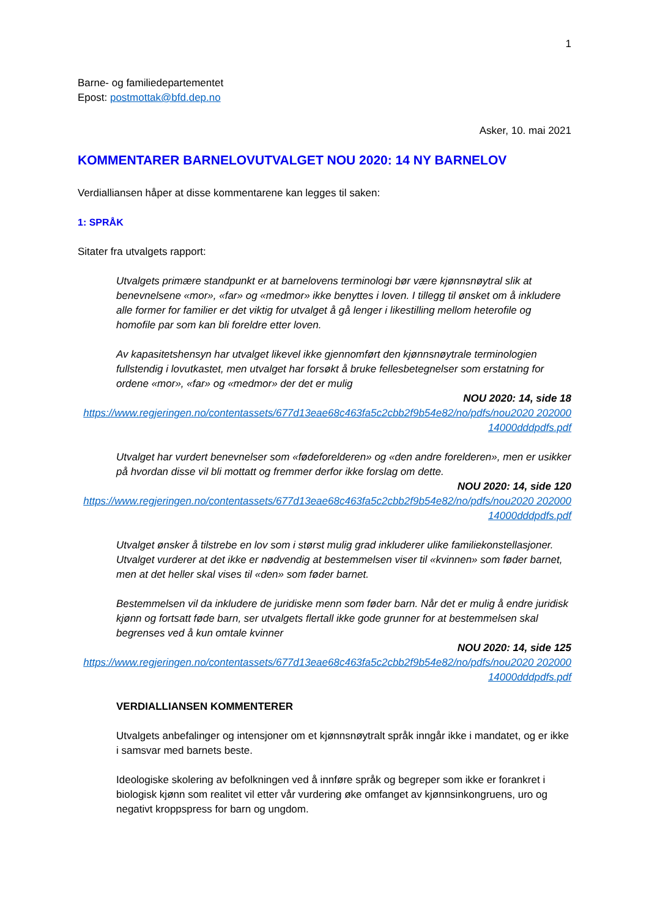1
Barne- og familiedepartementet
Epost: postmottak@bfd.dep.no
Asker, 10. mai 2021
KOMMENTARER BARNELOVUTVALGET NOU 2020: 14 NY BARNELOV
Verdialliansen håper at disse kommentarene kan legges til saken:
1: SPRÅK
Sitater fra utvalgets rapport:
Utvalgets primære standpunkt er at barnelovens terminologi bør være kjønnsnøytral slik at benevnelsene «mor», «far» og «medmor» ikke benyttes i loven. I tillegg til ønsket om å inkludere alle former for familier er det viktig for utvalget å gå lenger i likestilling mellom heterofile og homofile par som kan bli foreldre etter loven.
Av kapasitetshensyn har utvalget likevel ikke gjennomført den kjønnsnøytrale terminologien fullstendig i lovutkastet, men utvalget har forsøkt å bruke fellesbetegnelser som erstatning for ordene «mor», «far» og «medmor» der det er mulig
NOU 2020: 14, side 18
https://www.regjeringen.no/contentassets/677d13eae68c463fa5c2cbb2f9b54e82/no/pdfs/nou2020 20200014000dddpdfs.pdf
Utvalget har vurdert benevnelser som «fødeforelderen» og «den andre forelderen», men er usikker på hvordan disse vil bli mottatt og fremmer derfor ikke forslag om dette.
NOU 2020: 14, side 120
https://www.regjeringen.no/contentassets/677d13eae68c463fa5c2cbb2f9b54e82/no/pdfs/nou2020 20200014000dddpdfs.pdf
Utvalget ønsker å tilstrebe en lov som i størst mulig grad inkluderer ulike familiekonstellasjoner. Utvalget vurderer at det ikke er nødvendig at bestemmelsen viser til «kvinnen» som føder barnet, men at det heller skal vises til «den» som føder barnet.
Bestemmelsen vil da inkludere de juridiske menn som føder barn. Når det er mulig å endre juridisk kjønn og fortsatt føde barn, ser utvalgets flertall ikke gode grunner for at bestemmelsen skal begrenses ved å kun omtale kvinner
NOU 2020: 14, side 125
https://www.regjeringen.no/contentassets/677d13eae68c463fa5c2cbb2f9b54e82/no/pdfs/nou2020 20200014000dddpdfs.pdf
VERDIALLIANSEN KOMMENTERER
Utvalgets anbefalinger og intensjoner om et kjønnsnøytralt språk inngår ikke i mandatet, og er ikke i samsvar med barnets beste.
Ideologiske skolering av befolkningen ved å innføre språk og begreper som ikke er forankret i biologisk kjønn som realitet vil etter vår vurdering øke omfanget av kjønnsinkongruens, uro og negativt kroppspress for barn og ungdom.